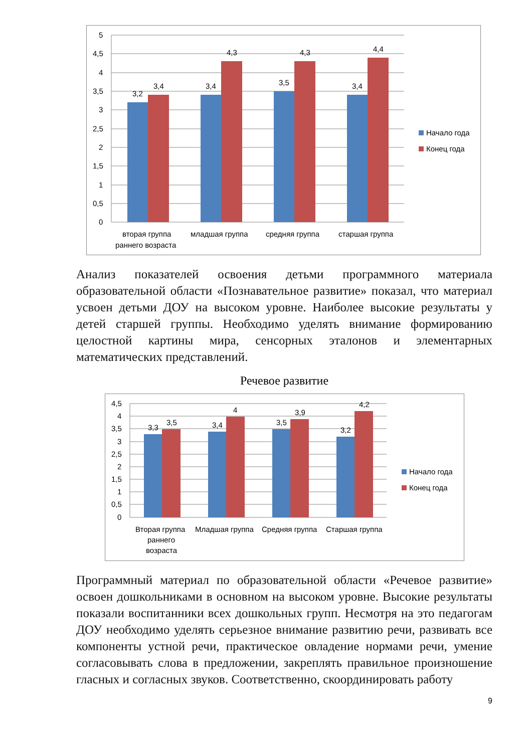5
4,5
4
3,5
3
2,5
2
1,5
1
0,5
0
3,2
3,4
3,4
4,3
3,5
4,3
3,4
4,4
вторая группа
раннего возраста
младшая группа
средняя группа
старшая группа
Начало года
Конец года
Анализ показателей освоения детьми программного материала образовательной области «Познавательное развитие» показал, что материал усвоен детьми ДОУ на высоком уровне. Наиболее высокие результаты у детей старшей группы. Необходимо уделять внимание формированию целостной картины мира, сенсорных эталонов и элементарных математических представлений.
Речевое развитие
4,5
4
3,5
3
2,5
2
1,5
1
0,5
0
3,3
3,5
3,4
4
3,5
3,9
3,2
4,2
Вторая группа
раннего
возраста
Младшая группа
Средняя группа
Старшая группа
Начало года
Конец года
Программный материал по образовательной области «Речевое развитие» освоен дошкольниками в основном на высоком уровне. Высокие результаты показали воспитанники всех дошкольных групп. Несмотря на это педагогам ДОУ необходимо уделять серьезное внимание развитию речи, развивать все компоненты устной речи, практическое овладение нормами речи, умение согласовывать слова в предложении, закреплять правильное произношение гласных и согласных звуков. Соответственно, скоординировать работу
9